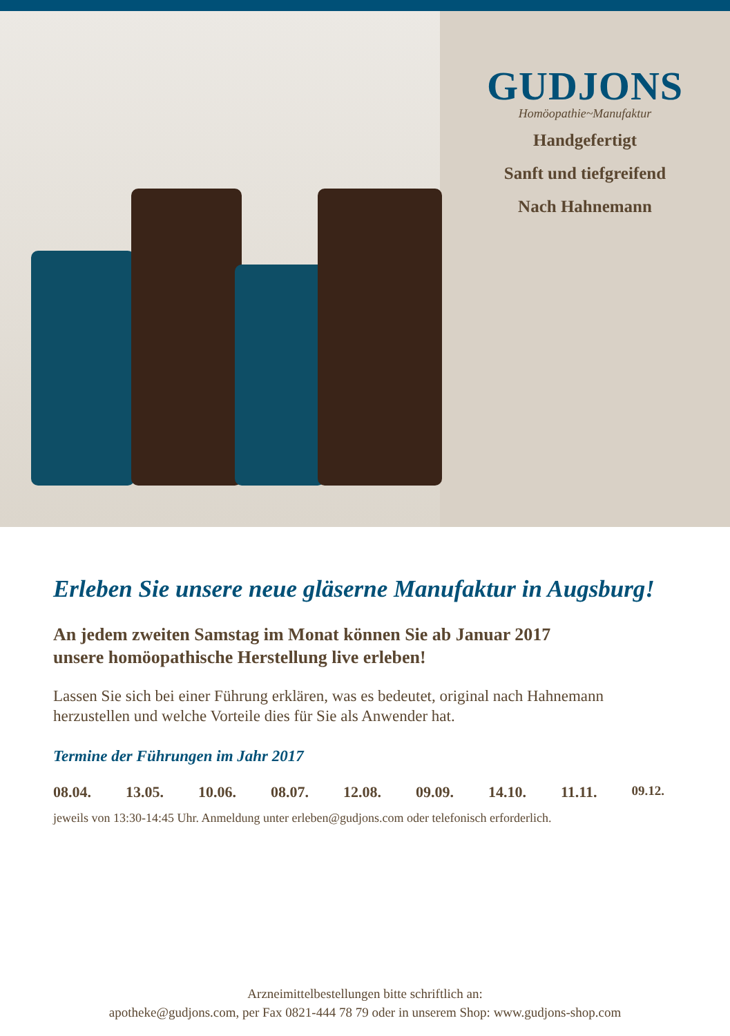GUDJONS
Homöopathie~Manufaktur
Handgefertigt
Sanft und tiefgreifend
Nach Hahnemann
Erleben Sie unsere neue gläserne Manufaktur in Augsburg!
An jedem zweiten Samstag im Monat können Sie ab Januar 2017
unsere homöopathische Herstellung live erleben!
Lassen Sie sich bei einer Führung erklären, was es bedeutet, original nach Hahnemann herzustellen und welche Vorteile dies für Sie als Anwender hat.
Termine der Führungen im Jahr 2017
08.04. 13.05. 10.06. 08.07. 12.08. 09.09. 14.10. 11.11. 09.12.
jeweils von 13:30-14:45 Uhr. Anmeldung unter erleben@gudjons.com oder telefonisch erforderlich.
Arzneimittelbestellungen bitte schriftlich an:
apotheke@gudjons.com, per Fax 0821-444 78 79 oder in unserem Shop: www.gudjons-shop.com